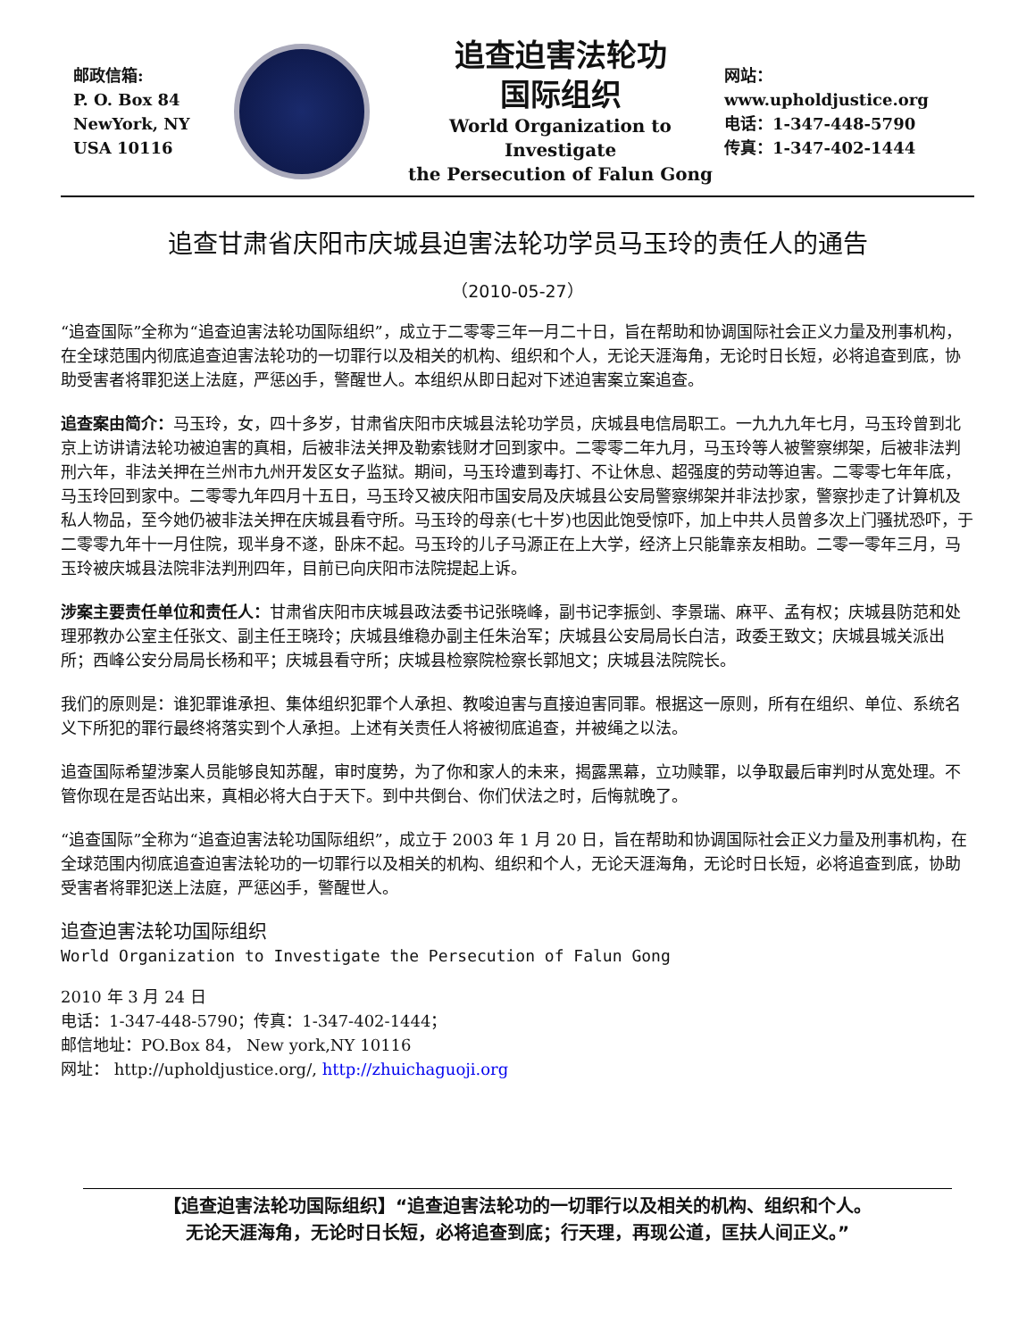邮政信箱:
P. O. Box 84
NewYork, NY
USA 10116
追查迫害法轮功
国际组织
World Organization to Investigate
the Persecution of Falun Gong
网站：www.upholdjustice.org
电话：1-347-448-5790
传真：1-347-402-1444
追查甘肃省庆阳市庆城县迫害法轮功学员马玉玲的责任人的通告
（2010-05-27）
“追查国际”全称为“追查迫害法轮功国际组织”，成立于二零零三年一月二十日，旨在帮助和协调国际社会正义力量及刑事机构，在全球范围内彻底追查迫害法轮功的一切罪行以及相关的机构、组织和个人，无论天涯海角，无论时日长短，必将追查到底，协助受害者将罪犯送上法庭，严惩凶手，警醒世人。本组织从即日起对下述迫害案立案追查。
追查案由简介：马玉玲，女，四十多岁，甘肃省庆阳市庆城县法轮功学员，庆城县电信局职工。一九九九年七月，马玉玲曾到北京上访讲请法轮功被迫害的真相，后被非法关押及勒索钱财才回到家中。二零零二年九月，马玉玲等人被警察绑架，后被非法判刑六年，非法关押在兰州市九州开发区女子监狱。期间，马玉玲遭到毒打、不让休息、超强度的劳动等迫害。二零零七年年底，马玉玲回到家中。二零零九年四月十五日，马玉玲又被庆阳市国安局及庆城县公安局警察绑架并非法抄家，警察抄走了计算机及私人物品，至今她仍被非法关押在庆城县看守所。马玉玲的母亲(七十岁)也因此饱受惊吓，加上中共人员曾多次上门骚扰恐吓，于二零零九年十一月住院，现半身不遂，卧床不起。马玉玲的儿子马源正在上大学，经济上只能靠亲友相助。二零一零年三月，马玉玲被庆城县法院非法判刑四年，目前已向庆阳市法院提起上诉。
涉案主要责任单位和责任人：甘肃省庆阳市庆城县政法委书记张晓峰，副书记李振剑、李景瑞、麻平、孟有权；庆城县防范和处理邪教办公室主任张文、副主任王晓玲；庆城县维稳办副主任朱治军；庆城县公安局局长白洁，政委王致文；庆城县城关派出所；西峰公安分局局长杨和平；庆城县看守所；庆城县检察院检察长郭旭文；庆城县法院院长。
我们的原则是：谁犯罪谁承担、集体组织犯罪个人承担、教唆迫害与直接迫害同罪。根据这一原则，所有在组织、单位、系统名义下所犯的罪行最终将落实到个人承担。上述有关责任人将被彻底追查，并被绳之以法。
追查国际希望涉案人员能够良知苏醒，审时度势，为了你和家人的未来，揭露黑幕，立功赎罪，以争取最后审判时从宽处理。不管你现在是否站出来，真相必将大白于天下。到中共倒台、你们伏法之时，后悔就晚了。
“追查国际”全称为“追查迫害法轮功国际组织”，成立于 2003 年 1 月 20 日，旨在帮助和协调国际社会正义力量及刑事机构，在全球范围内彻底追查迫害法轮功的一切罪行以及相关的机构、组织和个人，无论天涯海角，无论时日长短，必将追查到底，协助受害者将罪犯送上法庭，严惩凶手，警醒世人。
追查迫害法轮功国际组织
World Organization to Investigate the Persecution of Falun Gong
2010 年 3 月 24 日
电话：1-347-448-5790；传真：1-347-402-1444；
邮信地址：PO.Box 84， New york,NY 10116
网址： http://upholdjustice.org/, http://zhuichaguoji.org
【追查迫害法轮功国际组织】“追查迫害法轮功的一切罪行以及相关的机构、组织和个人。
无论天涯海角，无论时日长短，必将追查到底；行天理，再现公道，匡扶人间正义。”